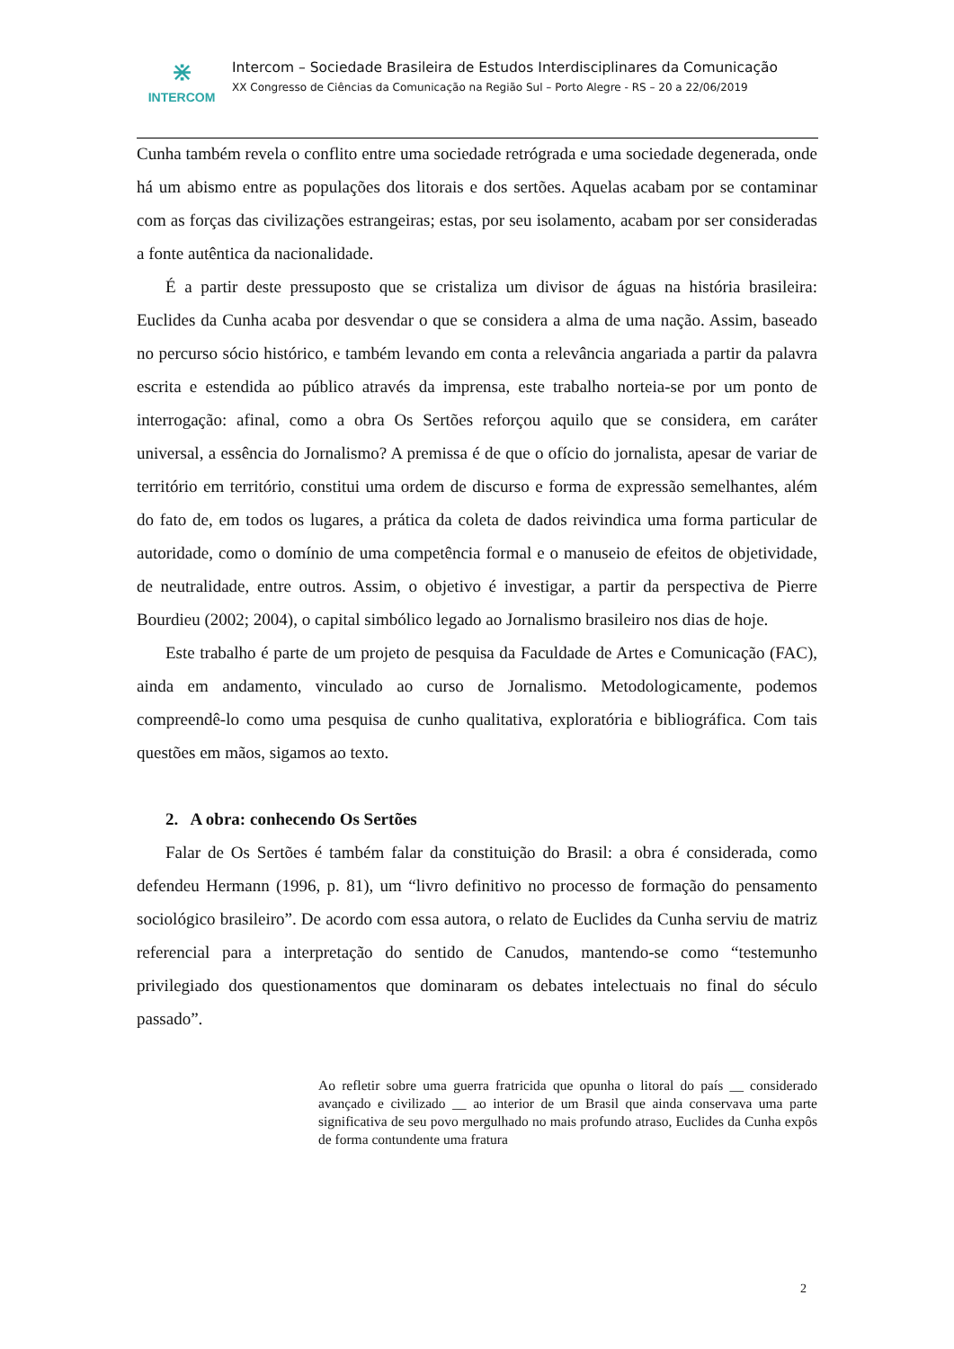⋇
INTERCOM
Intercom – Sociedade Brasileira de Estudos Interdisciplinares da Comunicação
XX Congresso de Ciências da Comunicação na Região Sul – Porto Alegre - RS – 20 a 22/06/2019
Cunha também revela o conflito entre uma sociedade retrógrada e uma sociedade degenerada, onde há um abismo entre as populações dos litorais e dos sertões. Aquelas acabam por se contaminar com as forças das civilizações estrangeiras; estas, por seu isolamento, acabam por ser consideradas a fonte autêntica da nacionalidade.
É a partir deste pressuposto que se cristaliza um divisor de águas na história brasileira: Euclides da Cunha acaba por desvendar o que se considera a alma de uma nação. Assim, baseado no percurso sócio histórico, e também levando em conta a relevância angariada a partir da palavra escrita e estendida ao público através da imprensa, este trabalho norteia-se por um ponto de interrogação: afinal, como a obra Os Sertões reforçou aquilo que se considera, em caráter universal, a essência do Jornalismo? A premissa é de que o ofício do jornalista, apesar de variar de território em território, constitui uma ordem de discurso e forma de expressão semelhantes, além do fato de, em todos os lugares, a prática da coleta de dados reivindica uma forma particular de autoridade, como o domínio de uma competência formal e o manuseio de efeitos de objetividade, de neutralidade, entre outros. Assim, o objetivo é investigar, a partir da perspectiva de Pierre Bourdieu (2002; 2004), o capital simbólico legado ao Jornalismo brasileiro nos dias de hoje.
Este trabalho é parte de um projeto de pesquisa da Faculdade de Artes e Comunicação (FAC), ainda em andamento, vinculado ao curso de Jornalismo. Metodologicamente, podemos compreendê-lo como uma pesquisa de cunho qualitativa, exploratória e bibliográfica. Com tais questões em mãos, sigamos ao texto.
2. A obra: conhecendo Os Sertões
Falar de Os Sertões é também falar da constituição do Brasil: a obra é considerada, como defendeu Hermann (1996, p. 81), um “livro definitivo no processo de formação do pensamento sociológico brasileiro”. De acordo com essa autora, o relato de Euclides da Cunha serviu de matriz referencial para a interpretação do sentido de Canudos, mantendo-se como “testemunho privilegiado dos questionamentos que dominaram os debates intelectuais no final do século passado”.
Ao refletir sobre uma guerra fratricida que opunha o litoral do país __ considerado avançado e civilizado __ ao interior de um Brasil que ainda conservava uma parte significativa de seu povo mergulhado no mais profundo atraso, Euclides da Cunha expôs de forma contundente uma fratura
2